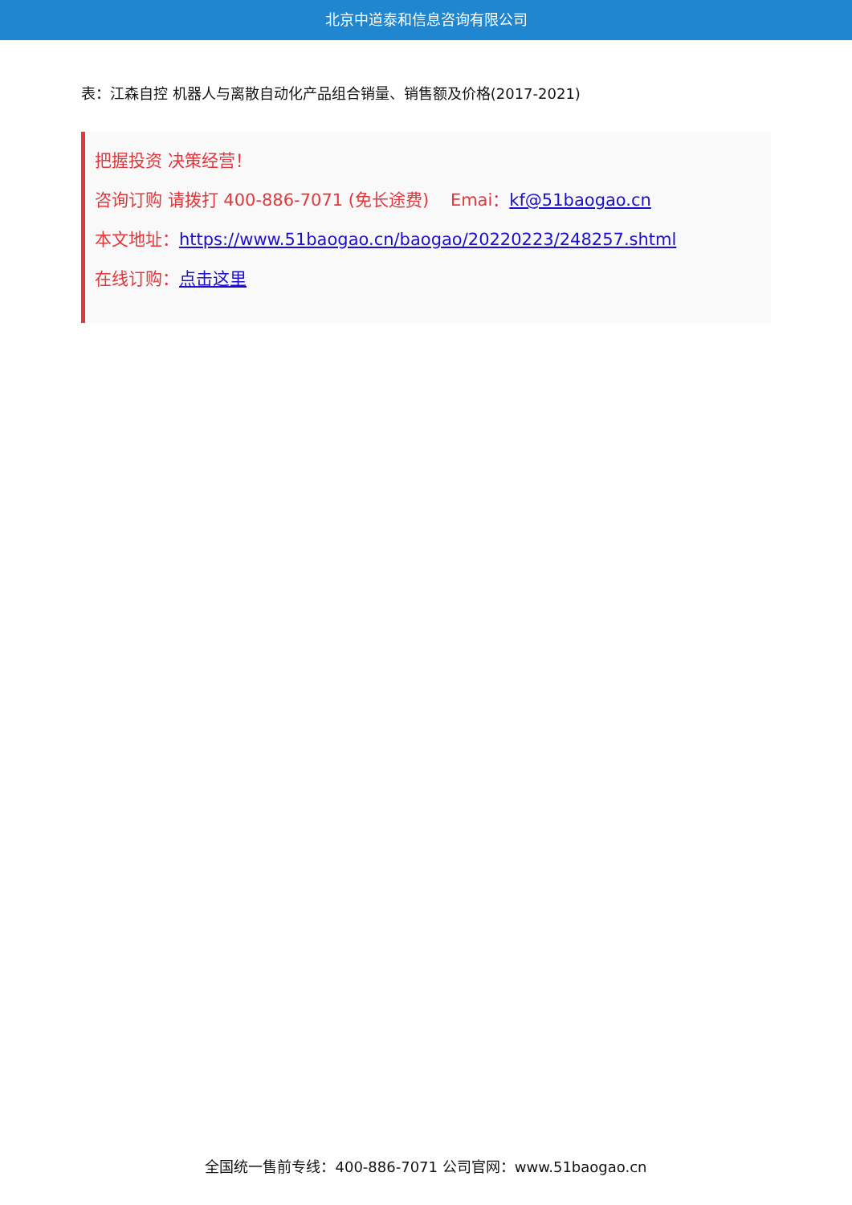北京中道泰和信息咨询有限公司
表：江森自控 机器人与离散自动化产品组合销量、销售额及价格(2017-2021)
把握投资 决策经营！
咨询订购 请拨打 400-886-7071 (免长途费) Emai：kf@51baogao.cn
本文地址：https://www.51baogao.cn/baogao/20220223/248257.shtml
在线订购：点击这里
全国统一售前专线：400-886-7071 公司官网：www.51baogao.cn